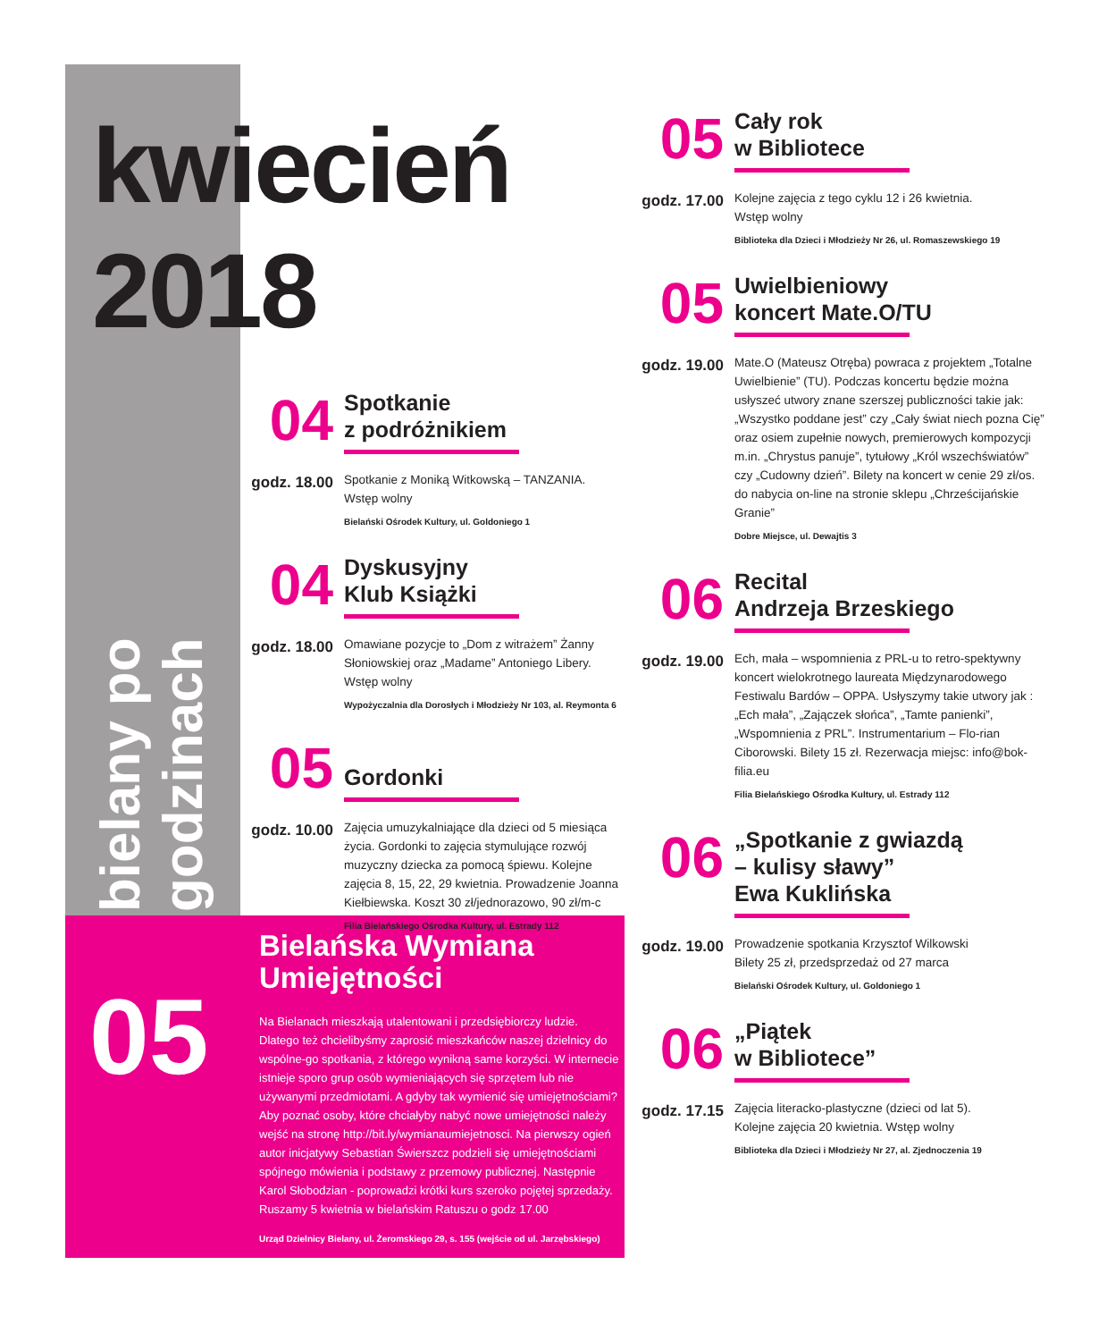kwiecień
2018
bielany po godzinach
04
Spotkanie
z podróżnikiem
godz. 18.00
Spotkanie z Moniką Witkowską – TANZANIA.
Wstęp wolny
Bielański Ośrodek Kultury, ul. Goldoniego 1
04
Dyskusyjny
Klub Książki
godz. 18.00
Omawiane pozycje to „Dom z witrażem” Żanny Słoniowskiej oraz „Madame” Antoniego Libery. Wstęp wolny
Wypożyczalnia dla Dorosłych i Młodzieży Nr 103, al. Reymonta 6
05
Gordonki
godz. 10.00
Zajęcia umuzykalniające dla dzieci od 5 miesiąca życia. Gordonki to zajęcia stymulujące rozwój muzyczny dziecka za pomocą śpiewu. Kolejne zajęcia 8, 15, 22, 29 kwietnia. Prowadzenie Joanna Kiełbiewska. Koszt 30 zł/jednorazowo, 90 zł/m-c
Filia Bielańskiego Ośrodka Kultury, ul. Estrady 112
05
Cały rok
w Bibliotece
godz. 17.00
Kolejne zajęcia z tego cyklu 12 i 26 kwietnia.
Wstęp wolny
Biblioteka dla Dzieci i Młodzieży Nr 26, ul. Romaszewskiego 19
05
Uwielbieniowy
koncert Mate.O/TU
godz. 19.00
Mate.O (Mateusz Otręba) powraca z projektem „Totalne Uwielbienie” (TU). Podczas koncertu będzie można usłyszeć utwory znane szerszej publiczności takie jak: „Wszystko poddane jest” czy „Cały świat niech pozna Cię” oraz osiem zupełnie nowych, premierowych kompozycji m.in. „Chrystus panuje”, tytułowy „Król wszechświatów” czy „Cudowny dzień”. Bilety na koncert w cenie 29 zł/os. do nabycia on-line na stronie sklepu „Chrześcijańskie Granie”
Dobre Miejsce, ul. Dewajtis 3
06
Recital
Andrzeja Brzeskiego
godz. 19.00
Ech, mała – wspomnienia z PRL-u to retro-spektywny koncert wielokrotnego laureata Międzynarodowego Festiwalu Bardów – OPPA. Usłyszymy takie utwory jak : „Ech mała”, „Zajączek słońca”, „Tamte panienki”, „Wspomnienia z PRL”. Instrumentarium – Flo-rian Ciborowski. Bilety 15 zł. Rezerwacja miejsc: info@bok-filia.eu
Filia Bielańskiego Ośrodka Kultury, ul. Estrady 112
06
„Spotkanie z gwiazdą
– kulisy sławy”
Ewa Kuklińska
godz. 19.00
Prowadzenie spotkania Krzysztof Wilkowski
Bilety 25 zł, przedsprzedaż od 27 marca
Bielański Ośrodek Kultury, ul. Goldoniego 1
06
„Piątek
w Bibliotece”
godz. 17.15
Zajęcia literacko-plastyczne (dzieci od lat 5).
Kolejne zajęcia 20 kwietnia. Wstęp wolny
Biblioteka dla Dzieci i Młodzieży Nr 27, al. Zjednoczenia 19
05
Bielańska Wymiana Umiejętności
Na Bielanach mieszkają utalentowani i przedsiębiorczy ludzie. Dlatego też chcielibyśmy zaprosić mieszkańców naszej dzielnicy do wspólne-go spotkania, z którego wynikną same korzyści. W internecie istnieje sporo grup osób wymieniających się sprzętem lub nie używanymi przedmiotami. A gdyby tak wymienić się umiejętnościami? Aby poznać osoby, które chciałyby nabyć nowe umiejętności należy wejść na stronę http://bit.ly/wymianaumiejetnosci. Na pierwszy ogień autor inicjatywy Sebastian Świerszcz podzieli się umiejętnościami spójnego mówienia i podstawy z przemowy publicznej. Następnie Karol Słobodzian - poprowadzi krótki kurs szeroko pojętej sprzedaży. Ruszamy 5 kwietnia w bielańskim Ratuszu o godz 17.00
Urząd Dzielnicy Bielany, ul. Żeromskiego 29, s. 155 (wejście od ul. Jarzębskiego)